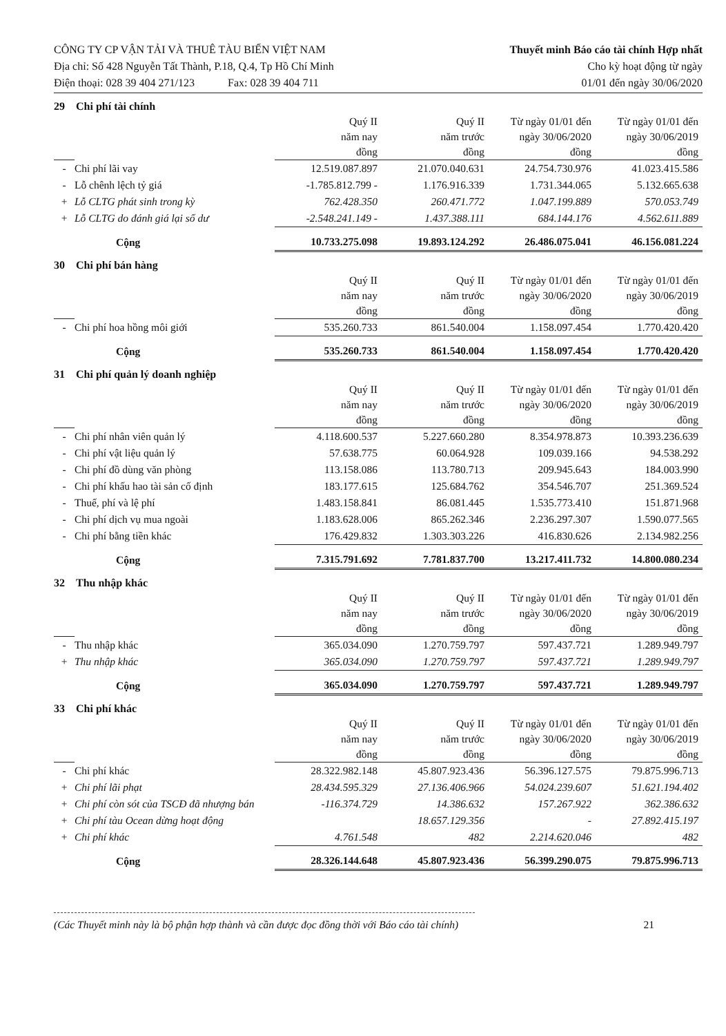CÔNG TY CP VẬN TẢI VÀ THUÊ TÀU BIỂN VIỆT NAM
Địa chỉ: Số 428 Nguyễn Tất Thành, P.18, Q.4, Tp Hồ Chí Minh
Điện thoại: 028 39 404 271/123 Fax: 028 39 404 711
Thuyết minh Báo cáo tài chính Hợp nhất
Cho kỳ hoạt động từ ngày
01/01 đến ngày 30/06/2020
29 Chi phí tài chính
| | | Quý II năm nay đồng | Quý II năm trước đồng | Từ ngày 01/01 đến ngày 30/06/2020 đồng | Từ ngày 01/01 đến ngày 30/06/2019 đồng |
| --- | --- | --- | --- | --- | --- |
| - | Chi phí lãi vay | 12.519.087.897 | 21.070.040.631 | 24.754.730.976 | 41.023.415.586 |
| - | Lỗ chênh lệch tỷ giá | -1.785.812.799 - | 1.176.916.339 | 1.731.344.065 | 5.132.665.638 |
| + | Lỗ CLTG phát sinh trong kỳ | 762.428.350 | 260.471.772 | 1.047.199.889 | 570.053.749 |
| + | Lỗ CLTG do đánh giá lại số dư | -2.548.241.149 - | 1.437.388.111 | 684.144.176 | 4.562.611.889 |
| | Cộng | 10.733.275.098 | 19.893.124.292 | 26.486.075.041 | 46.156.081.224 |
30 Chi phí bán hàng
| | | Quý II năm nay đồng | Quý II năm trước đồng | Từ ngày 01/01 đến ngày 30/06/2020 đồng | Từ ngày 01/01 đến ngày 30/06/2019 đồng |
| --- | --- | --- | --- | --- | --- |
| - | Chi phí hoa hồng môi giới | 535.260.733 | 861.540.004 | 1.158.097.454 | 1.770.420.420 |
| | Cộng | 535.260.733 | 861.540.004 | 1.158.097.454 | 1.770.420.420 |
31 Chi phí quản lý doanh nghiệp
| | | Quý II năm nay đồng | Quý II năm trước đồng | Từ ngày 01/01 đến ngày 30/06/2020 đồng | Từ ngày 01/01 đến ngày 30/06/2019 đồng |
| --- | --- | --- | --- | --- | --- |
| - | Chi phí nhân viên quản lý | 4.118.600.537 | 5.227.660.280 | 8.354.978.873 | 10.393.236.639 |
| - | Chi phí vật liệu quản lý | 57.638.775 | 60.064.928 | 109.039.166 | 94.538.292 |
| - | Chi phí đồ dùng văn phòng | 113.158.086 | 113.780.713 | 209.945.643 | 184.003.990 |
| - | Chi phí khấu hao tài sản cố định | 183.177.615 | 125.684.762 | 354.546.707 | 251.369.524 |
| - | Thuế, phí và lệ phí | 1.483.158.841 | 86.081.445 | 1.535.773.410 | 151.871.968 |
| - | Chi phí dịch vụ mua ngoài | 1.183.628.006 | 865.262.346 | 2.236.297.307 | 1.590.077.565 |
| - | Chi phí bằng tiền khác | 176.429.832 | 1.303.303.226 | 416.830.626 | 2.134.982.256 |
| | Cộng | 7.315.791.692 | 7.781.837.700 | 13.217.411.732 | 14.800.080.234 |
32 Thu nhập khác
| | | Quý II năm nay đồng | Quý II năm trước đồng | Từ ngày 01/01 đến ngày 30/06/2020 đồng | Từ ngày 01/01 đến ngày 30/06/2019 đồng |
| --- | --- | --- | --- | --- | --- |
| - | Thu nhập khác | 365.034.090 | 1.270.759.797 | 597.437.721 | 1.289.949.797 |
| + | Thu nhập khác | 365.034.090 | 1.270.759.797 | 597.437.721 | 1.289.949.797 |
| | Cộng | 365.034.090 | 1.270.759.797 | 597.437.721 | 1.289.949.797 |
33 Chi phí khác
| | | Quý II năm nay đồng | Quý II năm trước đồng | Từ ngày 01/01 đến ngày 30/06/2020 đồng | Từ ngày 01/01 đến ngày 30/06/2019 đồng |
| --- | --- | --- | --- | --- | --- |
| - | Chi phí khác | 28.322.982.148 | 45.807.923.436 | 56.396.127.575 | 79.875.996.713 |
| + | Chi phí lãi phạt | 28.434.595.329 | 27.136.406.966 | 54.024.239.607 | 51.621.194.402 |
| + | Chi phí còn sót của TSCĐ đã nhượng bán | -116.374.729 | 14.386.632 | 157.267.922 | 362.386.632 |
| + | Chi phí tàu Ocean dừng hoạt động | | 18.657.129.356 | - | 27.892.415.197 |
| + | Chi phí khác | 4.761.548 | 482 | 2.214.620.046 | 482 |
| | Cộng | 28.326.144.648 | 45.807.923.436 | 56.399.290.075 | 79.875.996.713 |
(Các Thuyết minh này là bộ phận hợp thành và cần được đọc đồng thời với Báo cáo tài chính) 21